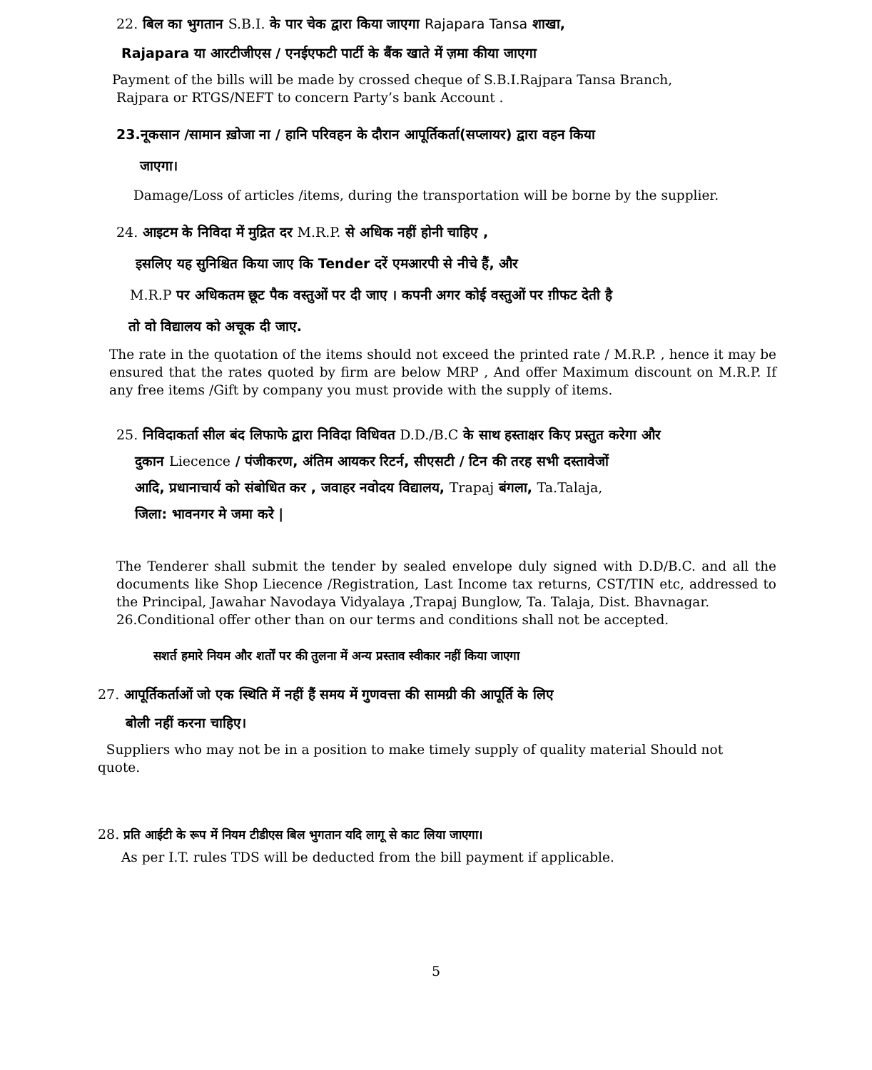22. बिल का भुगतान S.B.I. के पार चेक द्वारा किया जाएगा Rajapara Tansa शाखा,
Rajapara या आरटीजीएस / एनईएफटी पार्टी के बैंक खाते में ज़मा कीया जाएगा
Payment of the bills will be made by crossed cheque of S.B.I.Rajpara Tansa Branch,
Rajpara or RTGS/NEFT to concern Party’s bank Account .
23.नूकसान /सामान ख़ोजा ना / हानि परिवहन के दौरान आपूर्तिकर्ता(सप्लायर) द्वारा वहन किया
जाएगा।
Damage/Loss of articles /items, during the transportation will be borne by the supplier.
24. आइटम के निविदा में मुद्रित दर M.R.P. से अधिक नहीं होनी चाहिए ,
इसलिए यह सुनिश्चित किया जाए कि Tender दरें एमआरपी से नीचे हैं, और
M.R.P पर अधिकतम छूट पैक वस्तुओं पर दी जाए । कपनी अगर कोई वस्तुओं पर ग़ीफट देती है
तो वो विद्यालय को अचूक दी जाए.
The rate in the quotation of the items should not exceed the printed rate / M.R.P. , hence it may be ensured that the rates quoted by firm are below MRP , And offer Maximum discount on M.R.P. If any free items /Gift by company you must provide with the supply of items.
25. निविदाकर्ता सील बंद लिफाफे द्वारा निविदा विधिवत D.D./B.C के साथ हस्ताक्षर किए प्रस्तुत करेगा और
दुकान Liecence / पंजीकरण, अंतिम आयकर रिटर्न, सीएसटी / टिन की तरह सभी दस्तावेजों
आदि, प्रधानाचार्य को संबोधित कर , जवाहर नवोदय विद्यालय, Trapaj बंगला, Ta.Talaja,
जिला: भावनगर मे जमा करे |
The Tenderer shall submit the tender by sealed envelope duly signed with D.D/B.C. and all the documents like Shop Liecence /Registration, Last Income tax returns, CST/TIN etc, addressed to the Principal, Jawahar Navodaya Vidyalaya ,Trapaj Bunglow, Ta. Talaja, Dist. Bhavnagar.
26.Conditional offer other than on our terms and conditions shall not be accepted.
सशर्त हमारे नियम और शर्तों पर की तुलना में अन्य प्रस्ताव स्वीकार नहीं किया जाएगा
27. आपूर्तिकर्ताओं जो एक स्थिति में नहीं हैं समय में गुणवत्ता की सामग्री की आपूर्ति के लिए
बोली नहीं करना चाहिए।
Suppliers who may not be in a position to make timely supply of quality material Should not quote.
28. प्रति आईटी के रूप में नियम टीडीएस बिल भुगतान यदि लागू से काट लिया जाएगा।
As per I.T. rules TDS will be deducted from the bill payment if applicable.
5